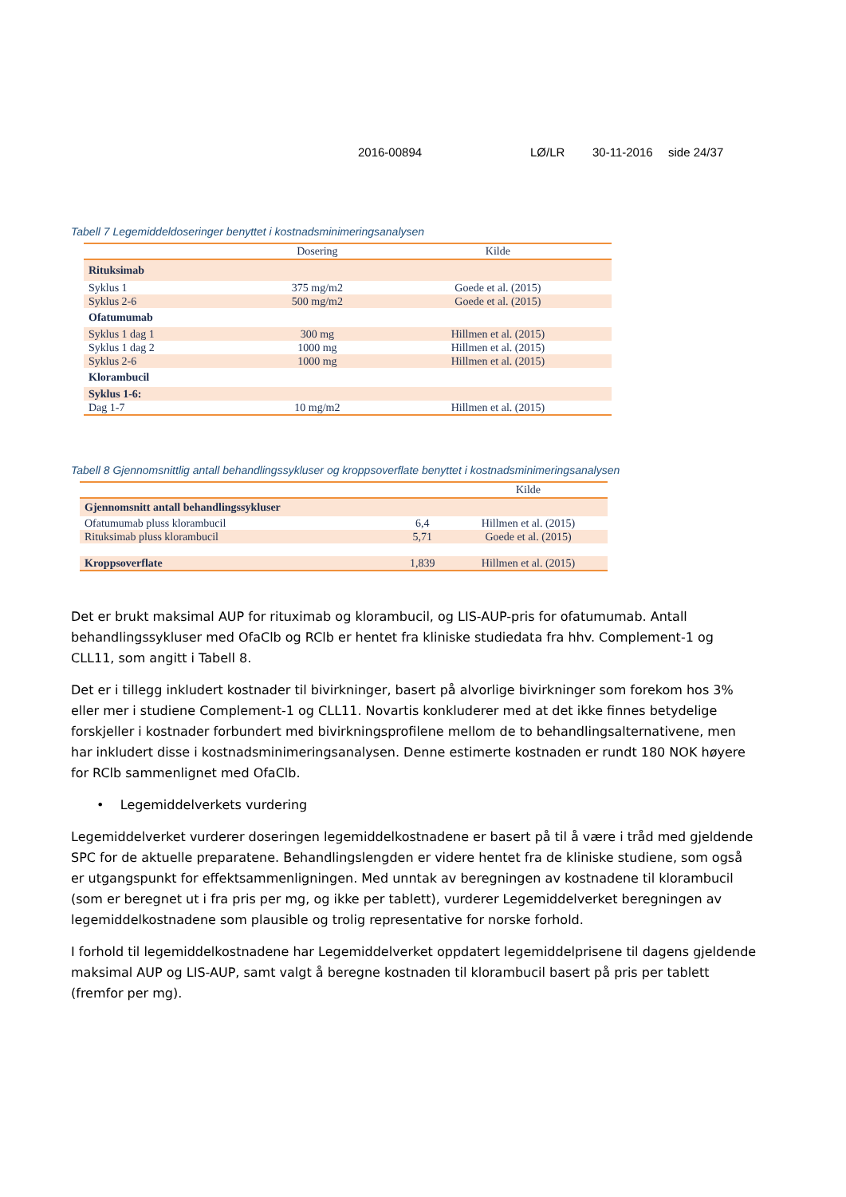2016-00894 LØ/LR 30-11-2016 side 24/37
Tabell 7 Legemiddeldoseringer benyttet i kostnadsminimeringsanalysen
| | Dosering | Kilde |
| --- | --- | --- |
| Rituksimab | | |
| Syklus 1 | 375 mg/m2 | Goede et al. (2015) |
| Syklus 2-6 | 500 mg/m2 | Goede et al. (2015) |
| Ofatumumab | | |
| Syklus 1 dag 1 | 300 mg | Hillmen et al. (2015) |
| Syklus 1 dag 2 | 1000 mg | Hillmen et al. (2015) |
| Syklus 2-6 | 1000 mg | Hillmen et al. (2015) |
| Klorambucil | | |
| Syklus 1-6: | | |
| Dag 1-7 | 10 mg/m2 | Hillmen et al. (2015) |
Tabell 8 Gjennomsnittlig antall behandlingssykluser og kroppsoverflate benyttet i kostnadsminimeringsanalysen
| | | Kilde |
| --- | --- | --- |
| Gjennomsnitt antall behandlingssykluser | | |
| Ofatumumab pluss klorambucil | 6,4 | Hillmen et al. (2015) |
| Rituksimab pluss klorambucil | 5,71 | Goede et al. (2015) |
| Kroppsoverflate | 1,839 | Hillmen et al. (2015) |
Det er brukt maksimal AUP for rituximab og klorambucil, og LIS-AUP-pris for ofatumumab. Antall behandlingssykluser med OfaClb og RClb er hentet fra kliniske studiedata fra hhv. Complement-1 og CLL11, som angitt i Tabell 8.
Det er i tillegg inkludert kostnader til bivirkninger, basert på alvorlige bivirkninger som forekom hos 3% eller mer i studiene Complement-1 og CLL11. Novartis konkluderer med at det ikke finnes betydelige forskjeller i kostnader forbundert med bivirkningsprofilene mellom de to behandlingsalternativene, men har inkludert disse i kostnadsminimeringsanalysen. Denne estimerte kostnaden er rundt 180 NOK høyere for RClb sammenlignet med OfaClb.
• Legemiddelverkets vurdering
Legemiddelverket vurderer doseringen legemiddelkostnadene er basert på til å være i tråd med gjeldende SPC for de aktuelle preparatene. Behandlingslengden er videre hentet fra de kliniske studiene, som også er utgangspunkt for effektsammenligningen. Med unntak av beregningen av kostnadene til klorambucil (som er beregnet ut i fra pris per mg, og ikke per tablett), vurderer Legemiddelverket beregningen av legemiddelkostnadene som plausible og trolig representative for norske forhold.
I forhold til legemiddelkostnadene har Legemiddelverket oppdatert legemiddelprisene til dagens gjeldende maksimal AUP og LIS-AUP, samt valgt å beregne kostnaden til klorambucil basert på pris per tablett (fremfor per mg).